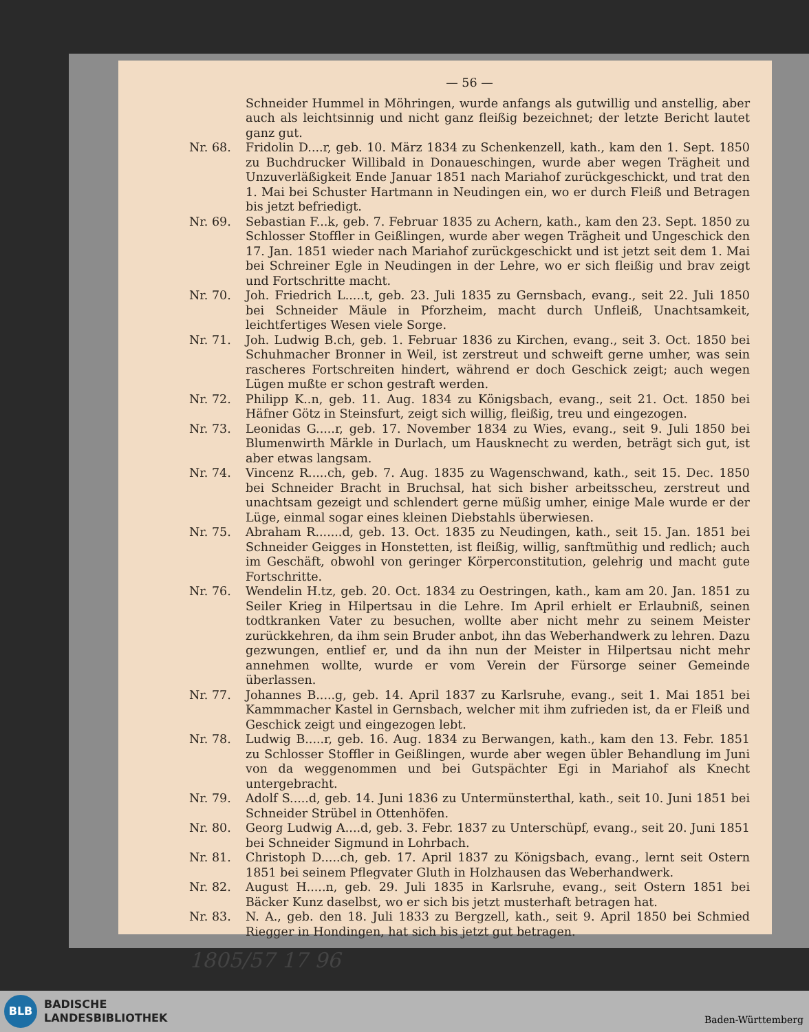— 56 —
Schneider Hummel in Möhringen, wurde anfangs als gutwillig und anstellig, aber auch als leichtsinnig und nicht ganz fleißig bezeichnet; der letzte Bericht lautet ganz gut.
Nr. 68. Fridolin D....r, geb. 10. März 1834 zu Schenkenzell, kath., kam den 1. Sept. 1850 zu Buchdrucker Willibald in Donaueschingen, wurde aber wegen Trägheit und Unzuverläßigkeit Ende Januar 1851 nach Mariahof zurückgeschickt, und trat den 1. Mai bei Schuster Hartmann in Neudingen ein, wo er durch Fleiß und Betragen bis jetzt befriedigt.
Nr. 69. Sebastian F...k, geb. 7. Februar 1835 zu Achern, kath., kam den 23. Sept. 1850 zu Schlosser Stoffler in Geißlingen, wurde aber wegen Trägheit und Ungeschick den 17. Jan. 1851 wieder nach Mariahof zurückgeschickt und ist jetzt seit dem 1. Mai bei Schreiner Egle in Neudingen in der Lehre, wo er sich fleißig und brav zeigt und Fortschritte macht.
Nr. 70. Joh. Friedrich L.....t, geb. 23. Juli 1835 zu Gernsbach, evang., seit 22. Juli 1850 bei Schneider Mäule in Pforzheim, macht durch Unfleiß, Unachtsamkeit, leichtfertiges Wesen viele Sorge.
Nr. 71. Joh. Ludwig B.ch, geb. 1. Februar 1836 zu Kirchen, evang., seit 3. Oct. 1850 bei Schuhmacher Bronner in Weil, ist zerstreut und schweift gerne umher, was sein rascheres Fortschreiten hindert, während er doch Geschick zeigt; auch wegen Lügen mußte er schon gestraft werden.
Nr. 72. Philipp K..n, geb. 11. Aug. 1834 zu Königsbach, evang., seit 21. Oct. 1850 bei Häfner Götz in Steinsfurt, zeigt sich willig, fleißig, treu und eingezogen.
Nr. 73. Leonidas G.....r, geb. 17. November 1834 zu Wies, evang., seit 9. Juli 1850 bei Blumenwirth Märkle in Durlach, um Hausknecht zu werden, beträgt sich gut, ist aber etwas langsam.
Nr. 74. Vincenz R.....ch, geb. 7. Aug. 1835 zu Wagenschwand, kath., seit 15. Dec. 1850 bei Schneider Bracht in Bruchsal, hat sich bisher arbeitsscheu, zerstreut und unachtsam gezeigt und schlendert gerne müßig umher, einige Male wurde er der Lüge, einmal sogar eines kleinen Diebstahls überwiesen.
Nr. 75. Abraham R.......d, geb. 13. Oct. 1835 zu Neudingen, kath., seit 15. Jan. 1851 bei Schneider Geigges in Honstetten, ist fleißig, willig, sanftmüthig und redlich; auch im Geschäft, obwohl von geringer Körperconstitution, gelehrig und macht gute Fortschritte.
Nr. 76. Wendelin H.tz, geb. 20. Oct. 1834 zu Oestringen, kath., kam am 20. Jan. 1851 zu Seiler Krieg in Hilpertsau in die Lehre. Im April erhielt er Erlaubniß, seinen todtkranken Vater zu besuchen, wollte aber nicht mehr zu seinem Meister zurückkehren, da ihm sein Bruder anbot, ihn das Weberhandwerk zu lehren. Dazu gezwungen, entlief er, und da ihn nun der Meister in Hilpertsau nicht mehr annehmen wollte, wurde er vom Verein der Fürsorge seiner Gemeinde überlassen.
Nr. 77. Johannes B.....g, geb. 14. April 1837 zu Karlsruhe, evang., seit 1. Mai 1851 bei Kammmacher Kastel in Gernsbach, welcher mit ihm zufrieden ist, da er Fleiß und Geschick zeigt und eingezogen lebt.
Nr. 78. Ludwig B.....r, geb. 16. Aug. 1834 zu Berwangen, kath., kam den 13. Febr. 1851 zu Schlosser Stoffler in Geißlingen, wurde aber wegen übler Behandlung im Juni von da weggenommen und bei Gutspächter Egi in Mariahof als Knecht untergebracht.
Nr. 79. Adolf S.....d, geb. 14. Juni 1836 zu Untermünsterthal, kath., seit 10. Juni 1851 bei Schneider Strübel in Ottenhöfen.
Nr. 80. Georg Ludwig A....d, geb. 3. Febr. 1837 zu Unterschüpf, evang., seit 20. Juni 1851 bei Schneider Sigmund in Lohrbach.
Nr. 81. Christoph D.....ch, geb. 17. April 1837 zu Königsbach, evang., lernt seit Ostern 1851 bei seinem Pflegvater Gluth in Holzhausen das Weberhandwerk.
Nr. 82. August H.....n, geb. 29. Juli 1835 in Karlsruhe, evang., seit Ostern 1851 bei Bäcker Kunz daselbst, wo er sich bis jetzt musterhaft betragen hat.
Nr. 83. N. A., geb. den 18. Juli 1833 zu Bergzell, kath., seit 9. April 1850 bei Schmied Riegger in Hondingen, hat sich bis jetzt gut betragen.
1805/57 17 96
BLB
BADISCHE
LANDESBIBLIOTHEK
Baden-Württemberg